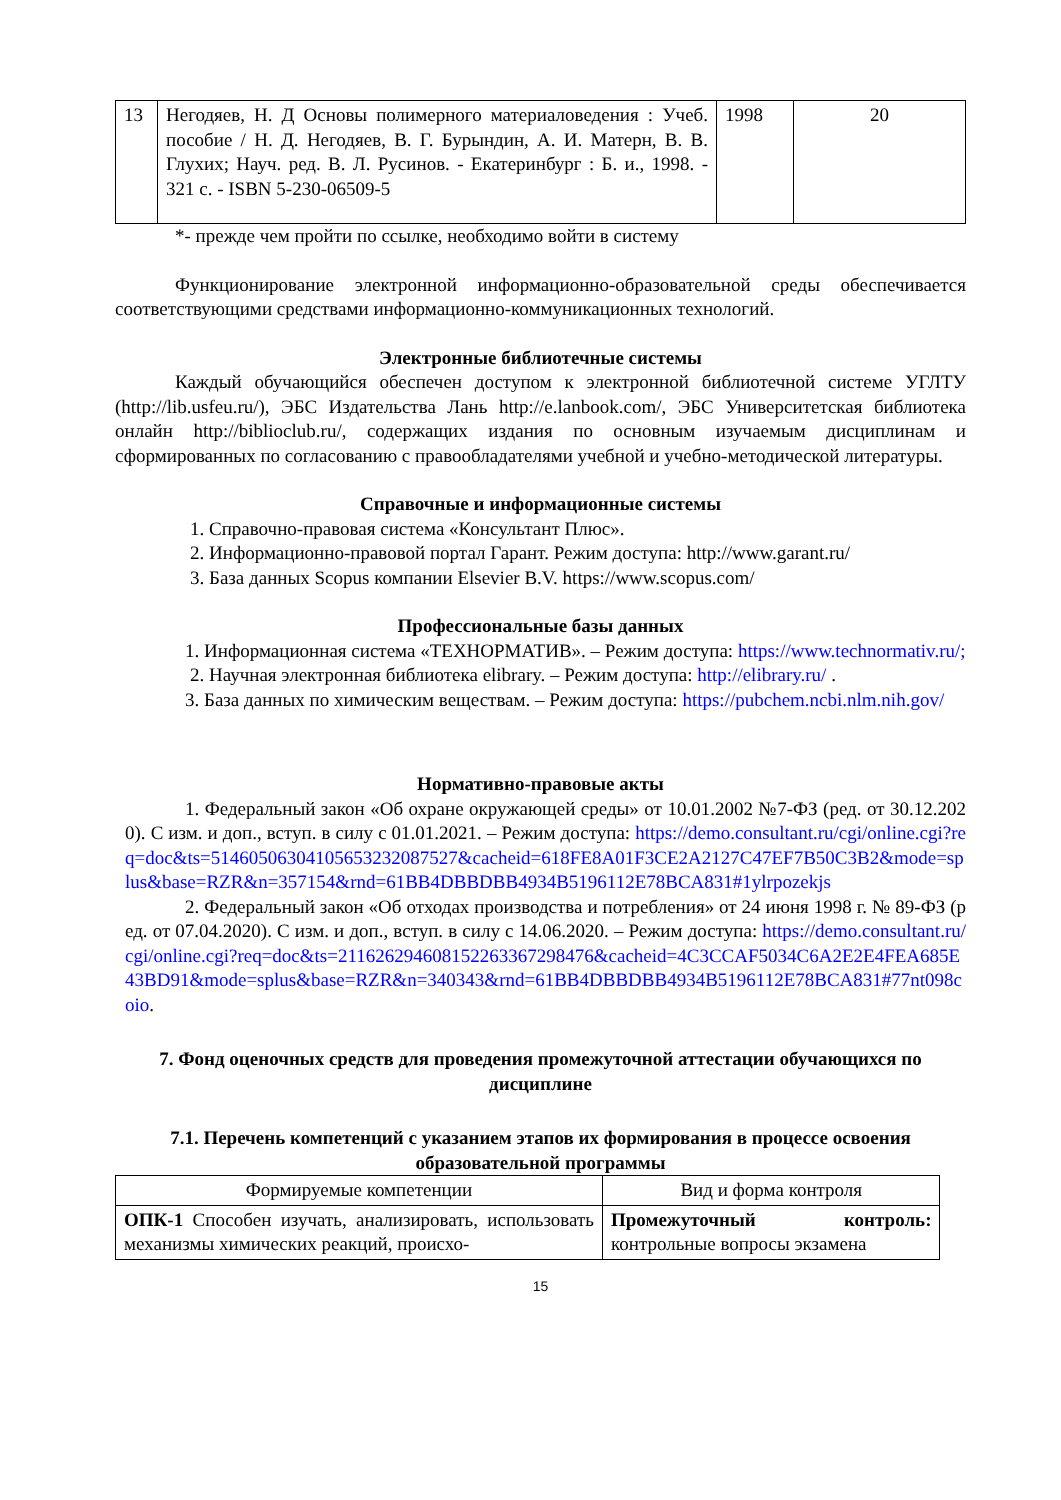| 13 | Негодяев, Н. Д Основы полимерного материаловедения : Учеб. пособие / Н. Д. Негодяев, В. Г. Бурындин, А. И. Матерн, В. В. Глухих; Науч. ред. В. Л. Русинов. - Екатеринбург : Б. и., 1998. - 321 с. - ISBN 5-230-06509-5 | 1998 | 20 |
*- прежде чем пройти по ссылке, необходимо войти в систему
Функционирование электронной информационно-образовательной среды обеспечивается соответствующими средствами информационно-коммуникационных технологий.
Электронные библиотечные системы
Каждый обучающийся обеспечен доступом к электронной библиотечной системе УГЛТУ (http://lib.usfeu.ru/), ЭБС Издательства Лань http://e.lanbook.com/, ЭБС Университетская библиотека онлайн http://biblioclub.ru/, содержащих издания по основным изучаемым дисциплинам и сформированных по согласованию с правообладателями учебной и учебно-методической литературы.
Справочные и информационные системы
1. Справочно-правовая система «Консультант Плюс».
2. Информационно-правовой портал Гарант. Режим доступа: http://www.garant.ru/
3. База данных Scopus компании Elsevier B.V. https://www.scopus.com/
Профессиональные базы данных
1. Информационная система «ТЕХНОРМАТИВ». – Режим доступа: https://www.technormativ.ru/;
2. Научная электронная библиотека elibrary. – Режим доступа: http://elibrary.ru/ .
3. База данных по химическим веществам. – Режим доступа: https://pubchem.ncbi.nlm.nih.gov/
Нормативно-правовые акты
1. Федеральный закон «Об охране окружающей среды» от 10.01.2002 №7-ФЗ (ред. от 30.12.2020). С изм. и доп., вступ. в силу с 01.01.2021. – Режим доступа: https://demo.consultant.ru/cgi/online.cgi?req=doc&ts=5146050630410565323208752​7&cacheid=618FE8A01F3CE2A2127C47EF7B50C3B2&mode=splus&base=RZR&n=357154&rnd=61BB4DBBDBB4934B5196112E78BCA831#1ylrpozekjs
2. Федеральный закон «Об отходах производства и потребления» от 24 июня 1998 г. № 89-ФЗ (ред. от 07.04.2020). С изм. и доп., вступ. в силу с 14.06.2020. – Режим доступа: https://demo.consultant.ru/cgi/online.cgi?req=doc&ts=21162629460815226336729847​6&cacheid=4C3CCAF5034C6A2E2E4FEA685E43BD91&mode=splus&base=RZR&n=340343&rnd=61BB4DBBDBB4934B5196112E78BCA831#77nt098coio.
7. Фонд оценочных средств для проведения промежуточной аттестации обучающихся по дисциплине
7.1. Перечень компетенций с указанием этапов их формирования в процессе освоения образовательной программы
| Формируемые компетенции | Вид и форма контроля |
| --- | --- |
| ОПК-1 Способен изучать, анализировать, использовать механизмы химических реакций, происхо- | Промежуточный контроль: контрольные вопросы экзамена |
15